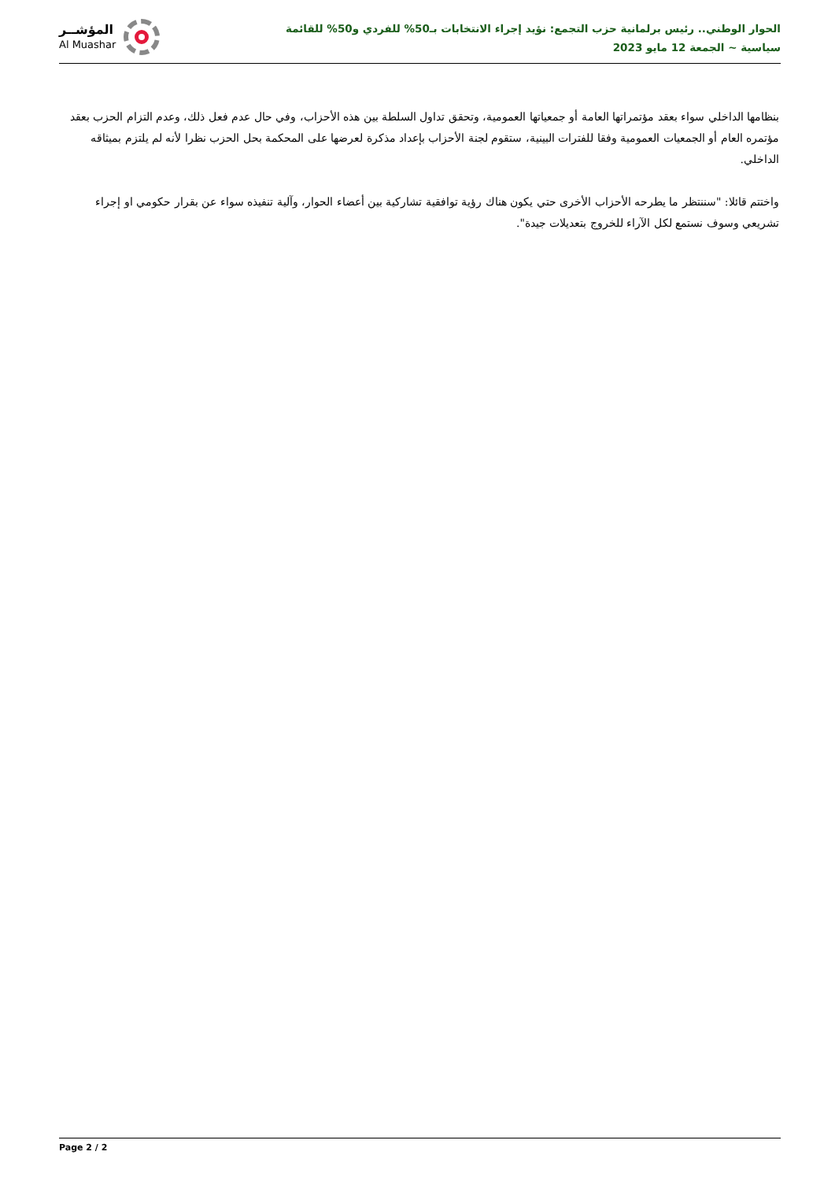المؤشــر
Al Muashar
الحوار الوطني.. رئيس برلمانية حزب التجمع: نؤيد إجراء الانتخابات بـ50% للفردي و50% للقائمة
سياسية ~ الجمعة 12 مايو 2023
بنظامها الداخلي سواء بعقد مؤتمراتها العامة أو جمعياتها العمومية، وتحقق تداول السلطة بين هذه الأحزاب، وفي حال عدم فعل ذلك، وعدم التزام الحزب بعقد مؤتمره العام أو الجمعيات العمومية وفقا للفترات البينية، ستقوم لجنة الأحزاب بإعداد مذكرة لعرضها على المحكمة بحل الحزب نظرا لأنه لم يلتزم بميثاقه الداخلي.
واختتم قائلا: "سننتظر ما يطرحه الأحزاب الأخرى حتي يكون هناك رؤية توافقية تشاركية بين أعضاء الحوار، وآلية تنفيذه سواء عن بقرار حكومي او إجراء تشريعي وسوف نستمع لكل الآراء للخروج بتعديلات جيدة".
Page 2 / 2